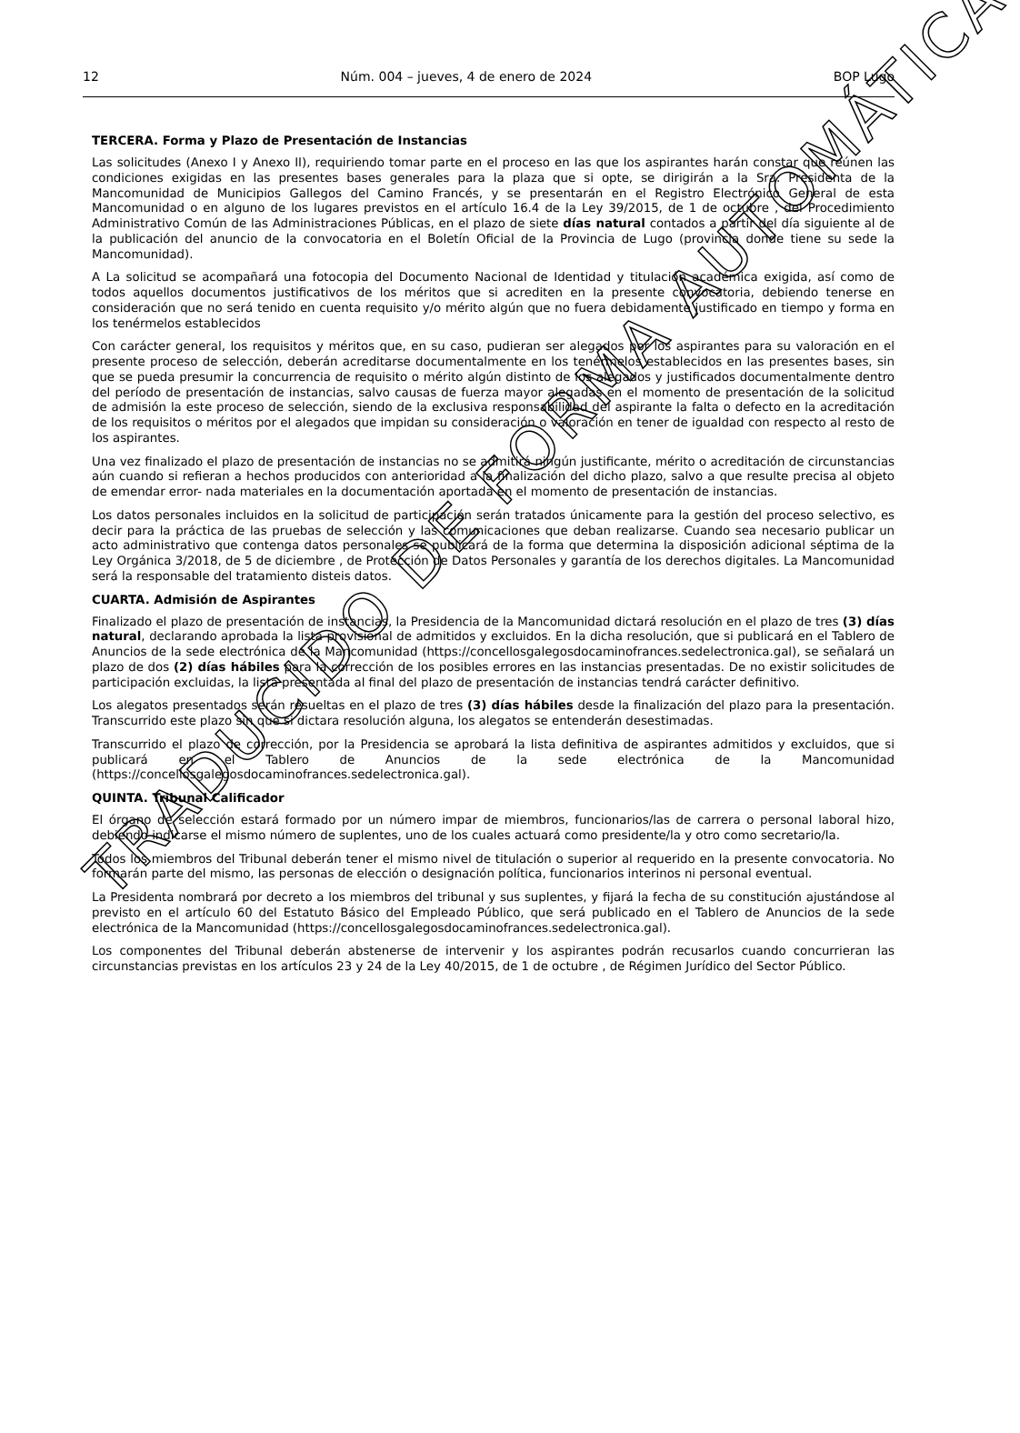12 Núm. 004 – jueves, 4 de enero de 2024 BOP Lugo
TERCERA. Forma y Plazo de Presentación de Instancias
Las solicitudes (Anexo I y Anexo II), requiriendo tomar parte en el proceso en las que los aspirantes harán constar que reúnen las condiciones exigidas en las presentes bases generales para la plaza que si opte, se dirigirán a la Sra. Presidenta de la Mancomunidad de Municipios Gallegos del Camino Francés, y se presentarán en el Registro Electrónico General de esta Mancomunidad o en alguno de los lugares previstos en el artículo 16.4 de la Ley 39/2015, de 1 de octubre , del Procedimiento Administrativo Común de las Administraciones Públicas, en el plazo de siete días natural contados a partir del día siguiente al de la publicación del anuncio de la convocatoria en el Boletín Oficial de la Provincia de Lugo (provincia donde tiene su sede la Mancomunidad).
A La solicitud se acompañará una fotocopia del Documento Nacional de Identidad y titulación académica exigida, así como de todos aquellos documentos justificativos de los méritos que si acrediten en la presente convocatoria, debiendo tenerse en consideración que no será tenido en cuenta requisito y/o mérito algún que no fuera debidamente justificado en tiempo y forma en los tenérmelos establecidos
Con carácter general, los requisitos y méritos que, en su caso, pudieran ser alegados por los aspirantes para su valoración en el presente proceso de selección, deberán acreditarse documentalmente en los tenérmelos establecidos en las presentes bases, sin que se pueda presumir la concurrencia de requisito o mérito algún distinto de los alegados y justificados documentalmente dentro del período de presentación de instancias, salvo causas de fuerza mayor alegadas en el momento de presentación de la solicitud de admisión la este proceso de selección, siendo de la exclusiva responsabilidad del aspirante la falta o defecto en la acreditación de los requisitos o méritos por el alegados que impidan su consideración o valoración en tener de igualdad con respecto al resto de los aspirantes.
Una vez finalizado el plazo de presentación de instancias no se admitirá ningún justificante, mérito o acreditación de circunstancias aún cuando si refieran a hechos producidos con anterioridad a la finalización del dicho plazo, salvo a que resulte precisa al objeto de emendar error- nada materiales en la documentación aportada en el momento de presentación de instancias.
Los datos personales incluidos en la solicitud de participación serán tratados únicamente para la gestión del proceso selectivo, es decir para la práctica de las pruebas de selección y las comunicaciones que deban realizarse. Cuando sea necesario publicar un acto administrativo que contenga datos personales se publicará de la forma que determina la disposición adicional séptima de la Ley Orgánica 3/2018, de 5 de diciembre , de Protección de Datos Personales y garantía de los derechos digitales. La Mancomunidad será la responsable del tratamiento disteis datos.
CUARTA. Admisión de Aspirantes
Finalizado el plazo de presentación de instancias, la Presidencia de la Mancomunidad dictará resolución en el plazo de tres (3) días natural, declarando aprobada la lista provisional de admitidos y excluidos. En la dicha resolución, que si publicará en el Tablero de Anuncios de la sede electrónica de la Mancomunidad (https://concellosgalegosdocaminofrances.sedelectronica.gal), se señalará un plazo de dos (2) días hábiles para la corrección de los posibles errores en las instancias presentadas. De no existir solicitudes de participación excluidas, la lista presentada al final del plazo de presentación de instancias tendrá carácter definitivo.
Los alegatos presentados serán resueltas en el plazo de tres (3) días hábiles desde la finalización del plazo para la presentación. Transcurrido este plazo sin que si dictara resolución alguna, los alegatos se entenderán desestimadas.
Transcurrido el plazo de corrección, por la Presidencia se aprobará la lista definitiva de aspirantes admitidos y excluidos, que si publicará en el Tablero de Anuncios de la sede electrónica de la Mancomunidad (https://concellosgalegosdocaminofrances.sedelectronica.gal).
QUINTA. Tribunal Calificador
El órgano de selección estará formado por un número impar de miembros, funcionarios/las de carrera o personal laboral hizo, debiendo indicarse el mismo número de suplentes, uno de los cuales actuará como presidente/la y otro como secretario/la.
Todos los miembros del Tribunal deberán tener el mismo nivel de titulación o superior al requerido en la presente convocatoria. No formarán parte del mismo, las personas de elección o designación política, funcionarios interinos ni personal eventual.
La Presidenta nombrará por decreto a los miembros del tribunal y sus suplentes, y fijará la fecha de su constitución ajustándose al previsto en el artículo 60 del Estatuto Básico del Empleado Público, que será publicado en el Tablero de Anuncios de la sede electrónica de la Mancomunidad (https://concellosgalegosdocaminofrances.sedelectronica.gal).
Los componentes del Tribunal deberán abstenerse de intervenir y los aspirantes podrán recusarlos cuando concurrieran las circunstancias previstas en los artículos 23 y 24 de la Ley 40/2015, de 1 de octubre , de Régimen Jurídico del Sector Público.
TRADUCIDO DE FORMA AUTOMÁTICA